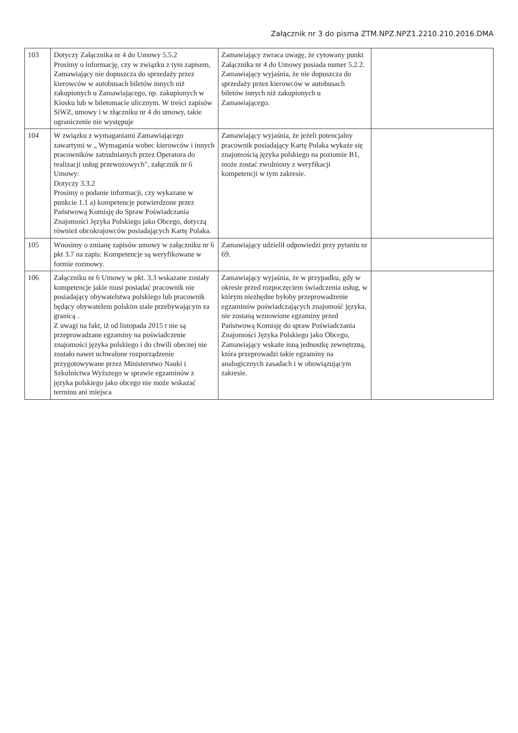Załącznik nr 3 do pisma ZTM.NPZ.NPZ1.2210.210.2016.DMA
| 103 | Dotyczy Załącznika nr 4 do Umowy 5.5.2 Prosimy o informację, czy w związku z tym zapisem, Zamawiający nie dopuszcza do sprzedaży przez kierowców w autobusach biletów innych niż zakupionych u Zamawiającego, np. zakupionych w Kiosku lub w biletomacie ulicznym. W treści zapisów SiWZ, umowy i w złączniku nr 4 do umowy, takie ograniczenie nie występuje | Zamawiający zwraca uwagę, że cytowany punkt Załącznika nr 4 do Umowy posiada numer 5.2.2. Zamawiający wyjaśnia, że nie dopuszcza do sprzedaży przez kierowców w autobusach biletów innych niż zakupionych u Zamawiającego. | |
| 104 | W związku z wymaganiami Zamawiającego zawartymi w „ Wymagania wobec kierowców i innych pracowników zatrudnianych przez Operatora do realizacji usług przewozowych", załącznik nr 6 Umowy: Dotyczy 3.3.2 Prosimy o podanie informacji, czy wykazane w punkcie 1.1 a) kompetencje potwierdzone przez Państwową Komisję do Spraw Poświadczania Znajomości Języka Polskiego jako Obcego, dotyczą również obcokrajowców posiadających Kartę Polaka. | Zamawiający wyjaśnia, że jeżeli potencjalny pracownik posiadający Kartę Polaka wykaże się znajomością języka polskiego na poziomie B1, może zostać zwolniony z weryfikacji kompetencji w tym zakresie. | |
| 105 | Wnosimy o zmianę zapisów umowy w załączniku nr 6 pkt 3.7 na zapis: Kompetencje są weryfikowane w formie rozmowy. | Zamawiający udzielił odpowiedzi przy pytaniu nr 69. | |
| 106 | Załączniku nr 6 Umowy w pkt. 3.3 wskazane zostały kompetencje jakie musi posiadać pracownik nie posiadający obywatelstwa polskiego lub pracownik będący obywatelem polskim stale przebywającym za granicą . Z uwagi na fakt, iż od listopada 2015 r nie są przeprowadzane egzaminy na poświadczenie znajomości języka polskiego i do chwili obecnej nie zostało nawet uchwalone rozporządzenie przygotowywane przez Ministerstwo Nauki i Szkolnictwa Wyższego w sprawie egzaminów z języka polskiego jako obcego nie może wskazać terminu ani miejsca | Zamawiający wyjaśnia, że w przypadku, gdy w okresie przed rozpoczęciem świadczenia usług, w którym niezbędne byłoby przeprowadzenie egzaminów poświadczających znajomość języka, nie zostaną wznowione egzaminy przed Państwową Komisję do spraw Poświadczania Znajomości Języka Polskiego jako Obcego, Zamawiający wskaże inną jednostkę zewnętrzną, która przeprowadzi takie egzaminy na analogicznych zasadach i w obowiązującym zakresie. | |